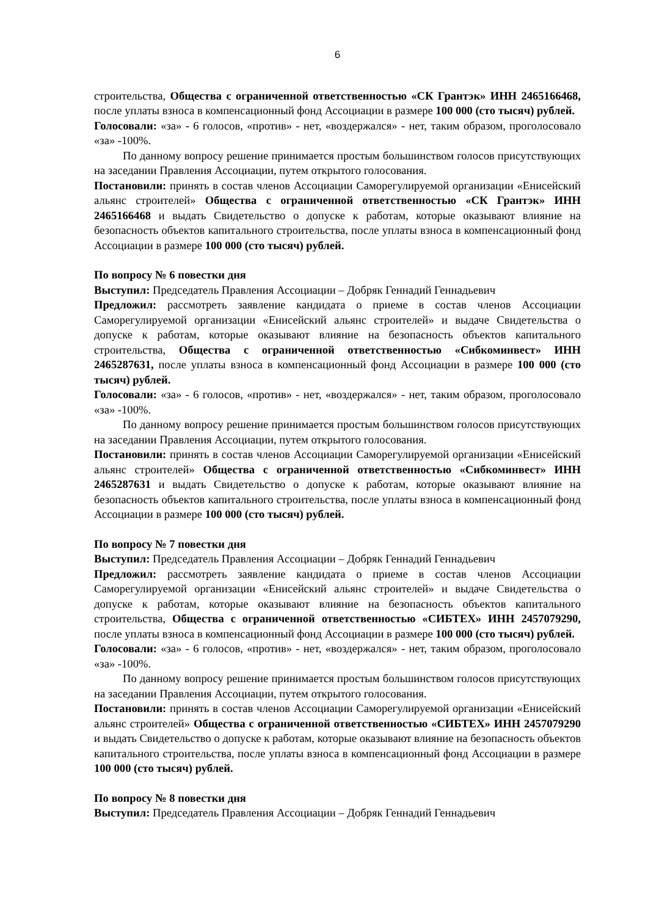6
строительства, Общества с ограниченной ответственностью «СК Грантэк» ИНН 2465166468, после уплаты взноса в компенсационный фонд Ассоциации в размере 100 000 (сто тысяч) рублей.
Голосовали: «за» - 6 голосов, «против» - нет, «воздержался» - нет, таким образом, проголосовало «за» -100%.
По данному вопросу решение принимается простым большинством голосов присутствующих на заседании Правления Ассоциации, путем открытого голосования.
Постановили: принять в состав членов Ассоциации Саморегулируемой организации «Енисейский альянс строителей» Общества с ограниченной ответственностью «СК Грантэк» ИНН 2465166468 и выдать Свидетельство о допуске к работам, которые оказывают влияние на безопасность объектов капитального строительства, после уплаты взноса в компенсационный фонд Ассоциации в размере 100 000 (сто тысяч) рублей.
По вопросу № 6 повестки дня
Выступил: Председатель Правления Ассоциации – Добряк Геннадий Геннадьевич
Предложил: рассмотреть заявление кандидата о приеме в состав членов Ассоциации Саморегулируемой организации «Енисейский альянс строителей» и выдаче Свидетельства о допуске к работам, которые оказывают влияние на безопасность объектов капитального строительства, Общества с ограниченной ответственностью «Сибкоминвест» ИНН 2465287631, после уплаты взноса в компенсационный фонд Ассоциации в размере 100 000 (сто тысяч) рублей.
Голосовали: «за» - 6 голосов, «против» - нет, «воздержался» - нет, таким образом, проголосовало «за» -100%.
По данному вопросу решение принимается простым большинством голосов присутствующих на заседании Правления Ассоциации, путем открытого голосования.
Постановили: принять в состав членов Ассоциации Саморегулируемой организации «Енисейский альянс строителей» Общества с ограниченной ответственностью «Сибкоминвест» ИНН 2465287631 и выдать Свидетельство о допуске к работам, которые оказывают влияние на безопасность объектов капитального строительства, после уплаты взноса в компенсационный фонд Ассоциации в размере 100 000 (сто тысяч) рублей.
По вопросу № 7 повестки дня
Выступил: Председатель Правления Ассоциации – Добряк Геннадий Геннадьевич
Предложил: рассмотреть заявление кандидата о приеме в состав членов Ассоциации Саморегулируемой организации «Енисейский альянс строителей» и выдаче Свидетельства о допуске к работам, которые оказывают влияние на безопасность объектов капитального строительства, Общества с ограниченной ответственностью «СИБТЕХ» ИНН 2457079290, после уплаты взноса в компенсационный фонд Ассоциации в размере 100 000 (сто тысяч) рублей.
Голосовали: «за» - 6 голосов, «против» - нет, «воздержался» - нет, таким образом, проголосовало «за» -100%.
По данному вопросу решение принимается простым большинством голосов присутствующих на заседании Правления Ассоциации, путем открытого голосования.
Постановили: принять в состав членов Ассоциации Саморегулируемой организации «Енисейский альянс строителей» Общества с ограниченной ответственностью «СИБТЕХ» ИНН 2457079290 и выдать Свидетельство о допуске к работам, которые оказывают влияние на безопасность объектов капитального строительства, после уплаты взноса в компенсационный фонд Ассоциации в размере 100 000 (сто тысяч) рублей.
По вопросу № 8 повестки дня
Выступил: Председатель Правления Ассоциации – Добряк Геннадий Геннадьевич